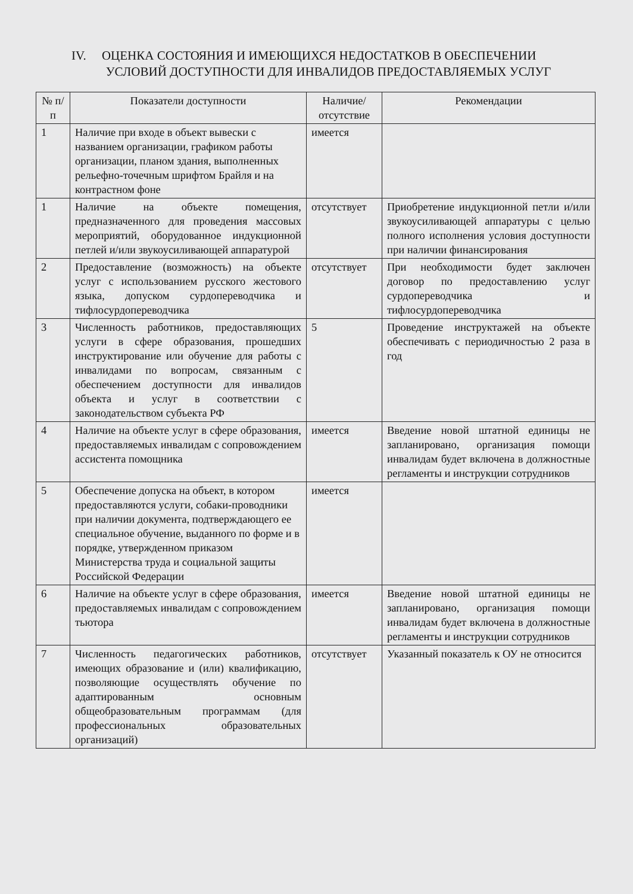IV. ОЦЕНКА СОСТОЯНИЯ И ИМЕЮЩИХСЯ НЕДОСТАТКОВ В ОБЕСПЕЧЕНИИ
УСЛОВИЙ ДОСТУПНОСТИ ДЛЯ ИНВАЛИДОВ ПРЕДОСТАВЛЯЕМЫХ УСЛУГ
| № п/п | Показатели доступности | Наличие/ отсутствие | Рекомендации |
| --- | --- | --- | --- |
| 1 | Наличие при входе в объект вывески с названием организации, графиком работы организации, планом здания, выполненных рельефно-точечным шрифтом Брайля и на контрастном фоне | имеется | |
| 1 | Наличие на объекте помещения, предназначенного для проведения массовых мероприятий, оборудованное индукционной петлей и/или звукоусиливающей аппаратурой | отсутствует | Приобретение индукционной петли и/или звукоусиливающей аппаратуры с целью полного исполнения условия доступности при наличии финансирования |
| 2 | Предоставление (возможность) на объекте услуг с использованием русского жестового языка, допуском сурдопереводчика и тифлосурдопереводчика | отсутствует | При необходимости будет заключен договор по предоставлению услуг сурдопереводчика и тифлосурдопереводчика |
| 3 | Численность работников, предоставляющих услуги в сфере образования, прошедших инструктирование или обучение для работы с инвалидами по вопросам, связанным с обеспечением доступности для инвалидов объекта и услуг в соответствии с законодательством субъекта РФ | 5 | Проведение инструктажей на объекте обеспечивать с периодичностью 2 раза в год |
| 4 | Наличие на объекте услуг в сфере образования, предоставляемых инвалидам с сопровождением ассистента помощника | имеется | Введение новой штатной единицы не запланировано, организация помощи инвалидам будет включена в должностные регламенты и инструкции сотрудников |
| 5 | Обеспечение допуска на объект, в котором предоставляются услуги, собаки-проводники при наличии документа, подтверждающего ее специальное обучение, выданного по форме и в порядке, утвержденном приказом Министерства труда и социальной защиты Российской Федерации | имеется | |
| 6 | Наличие на объекте услуг в сфере образования, предоставляемых инвалидам с сопровождением тьютора | имеется | Введение новой штатной единицы не запланировано, организация помощи инвалидам будет включена в должностные регламенты и инструкции сотрудников |
| 7 | Численность педагогических работников, имеющих образование и (или) квалификацию, позволяющие осуществлять обучение по адаптированным основным общеобразовательным программам (для профессиональных образовательных организаций) | отсутствует | Указанный показатель к ОУ не относится |